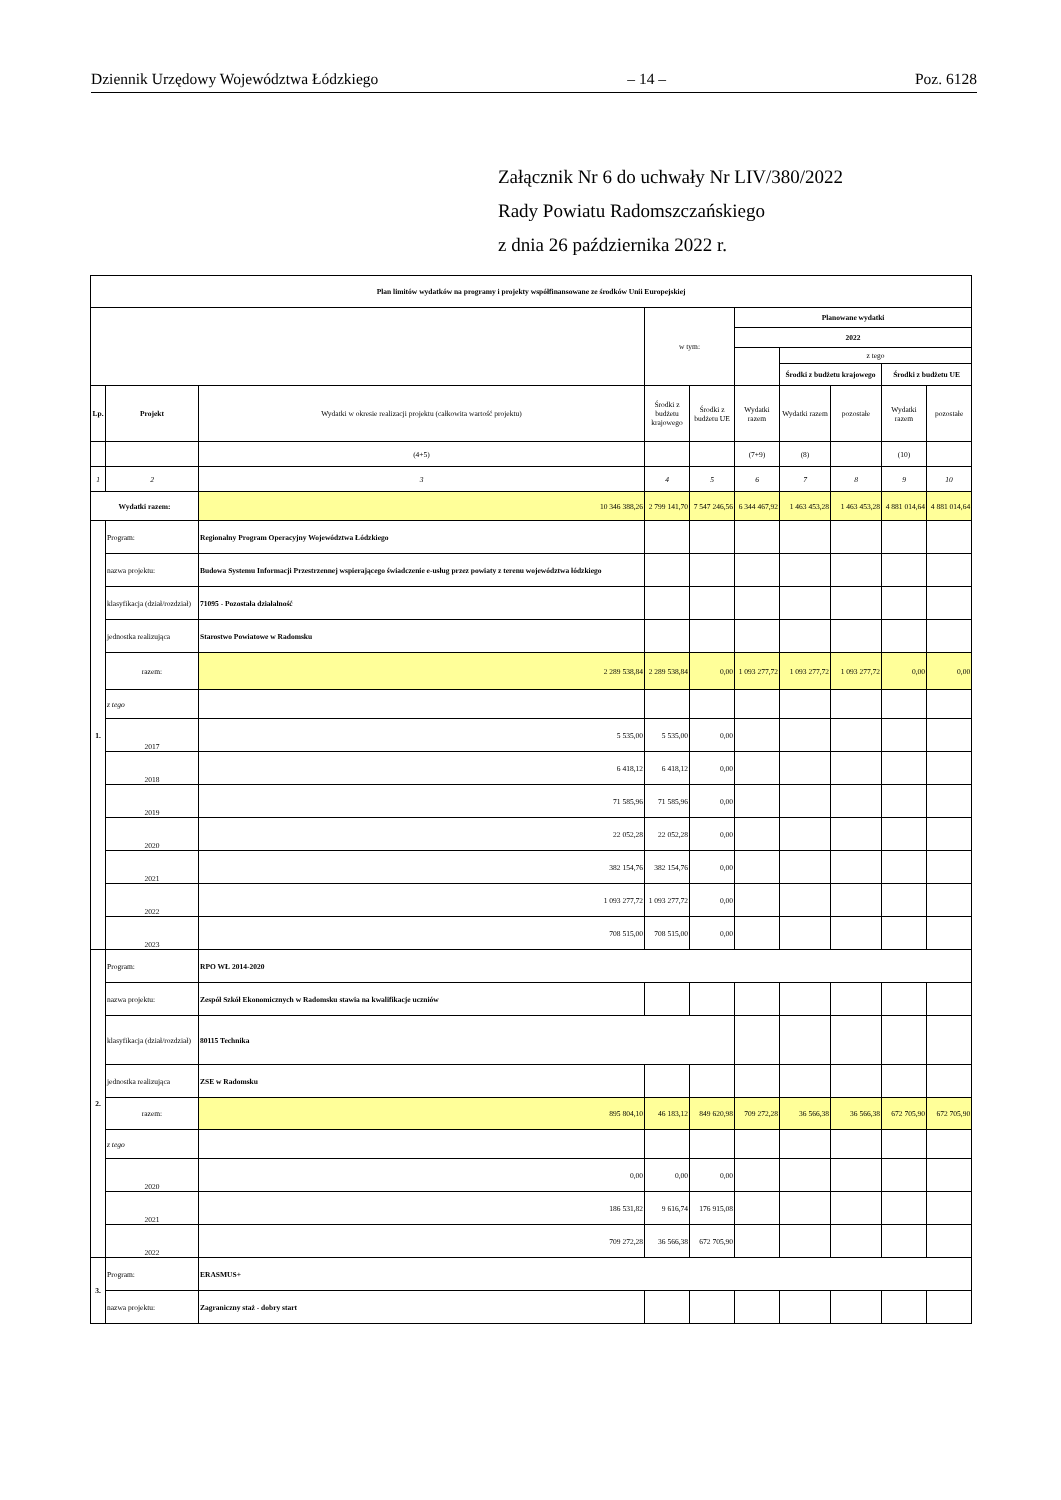Dziennik Urzędowy Województwa Łódzkiego – 14 – Poz. 6128
Załącznik Nr 6 do uchwały Nr LIV/380/2022
Rady Powiatu Radomszczańskiego
z dnia 26 października 2022 r.
| Plan limitów wydatków na programy i projekty współfinansowane ze środków Unii Europejskiej | | | | | | | | | |
| --- | --- | --- | --- | --- | --- | --- | --- | --- | --- |
| | | | w tym: | | Planowane wydatki | | | | |
| | | | | | 2022 | | | | |
| | | | | | | z tego | | | |
| | | | | | | Środki z budżetu krajowego | | Środki z budżetu UE | |
| Lp. | Projekt | Wydatki w okresie realizacji projektu (całkowita wartość projektu) | Środki z budżetu krajowego | Środki z budżetu UE | Wydatki razem | Wydatki razem | pozostałe | Wydatki razem | pozostałe |
| | | (4+5) | | | (7+9) | (8) | | (10) | |
| 1 | 2 | 3 | 4 | 5 | 6 | 7 | 8 | 9 | 10 |
| Wydatki razem: | | 10 346 388,26 | 2 799 141,70 | 7 547 246,56 | 6 344 467,92 | 1 463 453,28 | 1 463 453,28 | 4 881 014,64 | 4 881 014,64 |
| 1. | Program: | Regionalny Program Operacyjny Województwa Łódzkiego | | | | | | | |
| | nazwa projektu: | Budowa Systemu Informacji Przestrzennej wspierającego świadczenie e-usług przez powiaty z terenu województwa łódzkiego | | | | | | | |
| | klasyfikacja (dział/rozdział) | 71095 - Pozostała działalność | | | | | | | |
| | jednostka realizująca | Starostwo Powiatowe w Radomsku | | | | | | | |
| | razem: | 2 289 538,84 | 2 289 538,84 | 0,00 | 1 093 277,72 | 1 093 277,72 | 1 093 277,72 | 0,00 | 0,00 |
| | z tego | | | | | | | | |
| | 2017 | 5 535,00 | 5 535,00 | 0,00 | | | | | |
| | 2018 | 6 418,12 | 6 418,12 | 0,00 | | | | | |
| | 2019 | 71 585,96 | 71 585,96 | 0,00 | | | | | |
| | 2020 | 22 052,28 | 22 052,28 | 0,00 | | | | | |
| | 2021 | 382 154,76 | 382 154,76 | 0,00 | | | | | |
| | 2022 | 1 093 277,72 | 1 093 277,72 | 0,00 | | | | | |
| | 2023 | 708 515,00 | 708 515,00 | 0,00 | | | | | |
| 2. | Program: | RPO WŁ 2014-2020 | | | | | | | |
| | nazwa projektu: | Zespół Szkół Ekonomicznych w Radomsku stawia na kwalifikacje uczniów | | | | | | | |
| | klasyfikacja (dział/rozdział) | 80115 Technika | | | | | | | |
| | jednostka realizująca | ZSE w Radomsku | | | | | | | |
| | razem: | 895 804,10 | 46 183,12 | 849 620,98 | 709 272,28 | 36 566,38 | 36 566,38 | 672 705,90 | 672 705,90 |
| | z tego | | | | | | | | |
| | 2020 | 0,00 | 0,00 | 0,00 | | | | | |
| | 2021 | 186 531,82 | 9 616,74 | 176 915,08 | | | | | |
| | 2022 | 709 272,28 | 36 566,38 | 672 705,90 | | | | | |
| 3. | Program: | ERASMUS+ | | | | | | | |
| | nazwa projektu: | Zagraniczny staż - dobry start | | | | | | | |